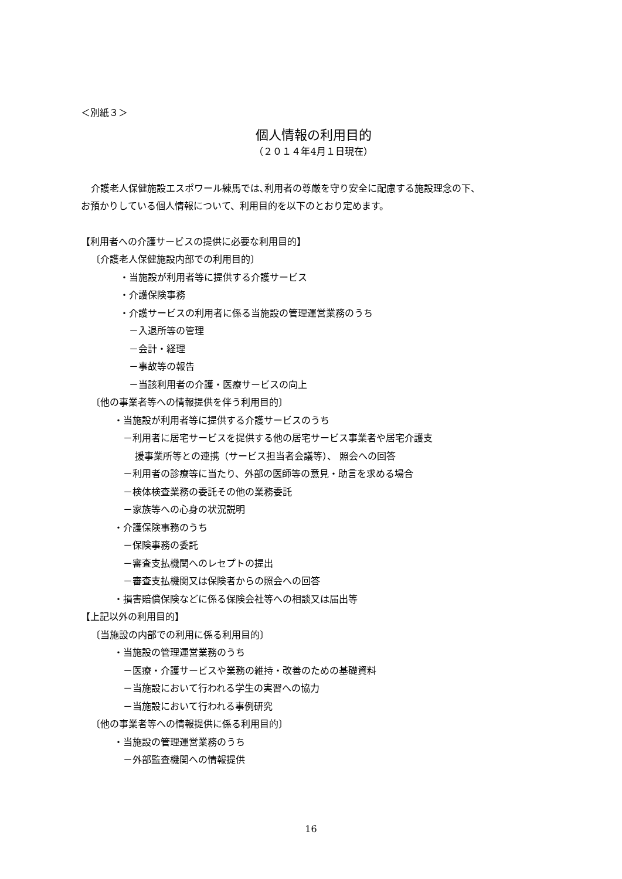＜別紙３＞
個人情報の利用目的
（２０１４年4月１日現在）
介護老人保健施設エスポワール練馬では､利用者の尊厳を守り安全に配慮する施設理念の下、
お預かりしている個人情報について、利用目的を以下のとおり定めます。
【利用者への介護サービスの提供に必要な利用目的】
〔介護老人保健施設内部での利用目的〕
・当施設が利用者等に提供する介護サービス
・介護保険事務
・介護サービスの利用者に係る当施設の管理運営業務のうち
－入退所等の管理
－会計・経理
－事故等の報告
－当該利用者の介護・医療サービスの向上
〔他の事業者等への情報提供を伴う利用目的〕
・当施設が利用者等に提供する介護サービスのうち
－利用者に居宅サービスを提供する他の居宅サービス事業者や居宅介護支
援事業所等との連携（サービス担当者会議等）、 照会への回答
－利用者の診療等に当たり、外部の医師等の意見・助言を求める場合
－検体検査業務の委託その他の業務委託
－家族等への心身の状況説明
・介護保険事務のうち
－保険事務の委託
－審査支払機関へのレセプトの提出
－審査支払機関又は保険者からの照会への回答
・損害賠償保険などに係る保険会社等への相談又は届出等
【上記以外の利用目的】
〔当施設の内部での利用に係る利用目的〕
・当施設の管理運営業務のうち
－医療・介護サービスや業務の維持・改善のための基礎資料
－当施設において行われる学生の実習への協力
－当施設において行われる事例研究
〔他の事業者等への情報提供に係る利用目的〕
・当施設の管理運営業務のうち
－外部監査機関への情報提供
16